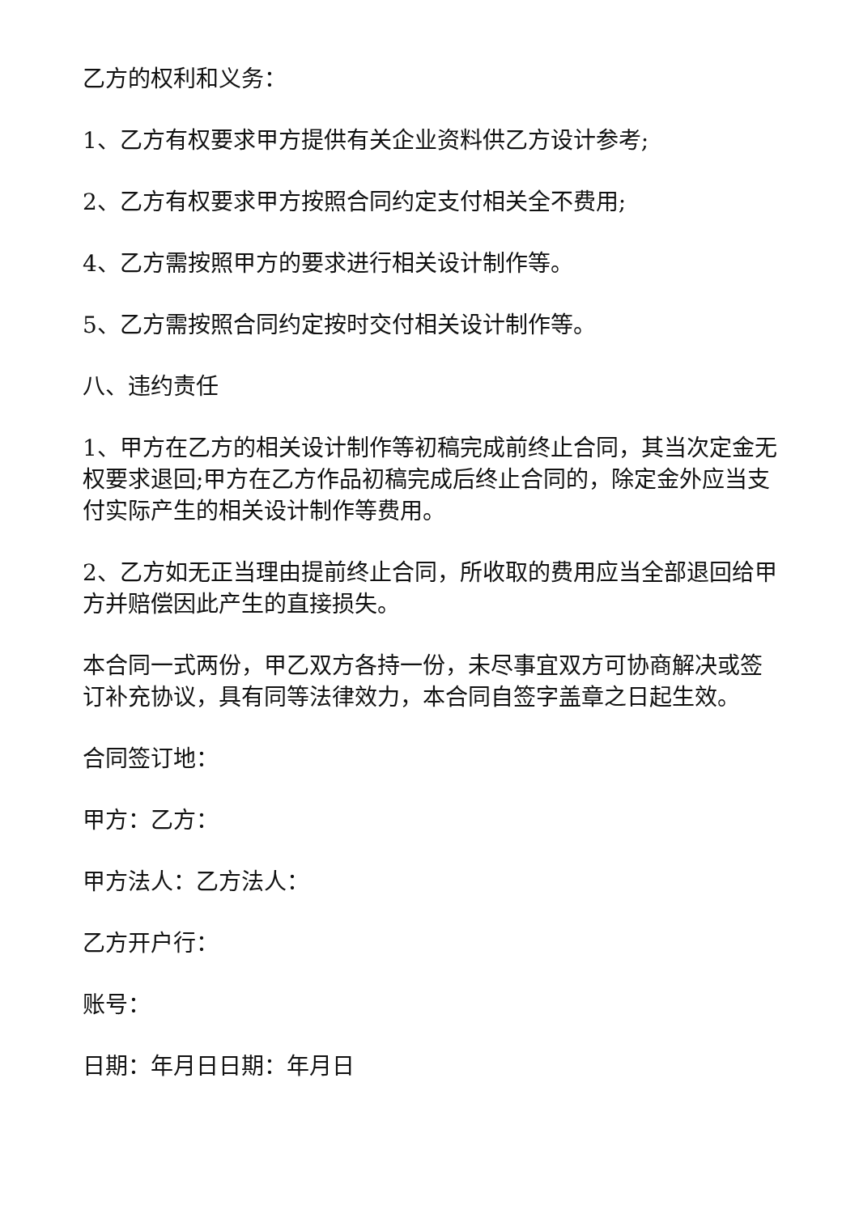乙方的权利和义务：
1、乙方有权要求甲方提供有关企业资料供乙方设计参考;
2、乙方有权要求甲方按照合同约定支付相关全不费用;
4、乙方需按照甲方的要求进行相关设计制作等。
5、乙方需按照合同约定按时交付相关设计制作等。
八、违约责任
1、甲方在乙方的相关设计制作等初稿完成前终止合同，其当次定金无权要求退回;甲方在乙方作品初稿完成后终止合同的，除定金外应当支付实际产生的相关设计制作等费用。
2、乙方如无正当理由提前终止合同，所收取的费用应当全部退回给甲方并赔偿因此产生的直接损失。
本合同一式两份，甲乙双方各持一份，未尽事宜双方可协商解决或签订补充协议，具有同等法律效力，本合同自签字盖章之日起生效。
合同签订地：
甲方：乙方：
甲方法人：乙方法人：
乙方开户行：
账号：
日期：年月日日期：年月日